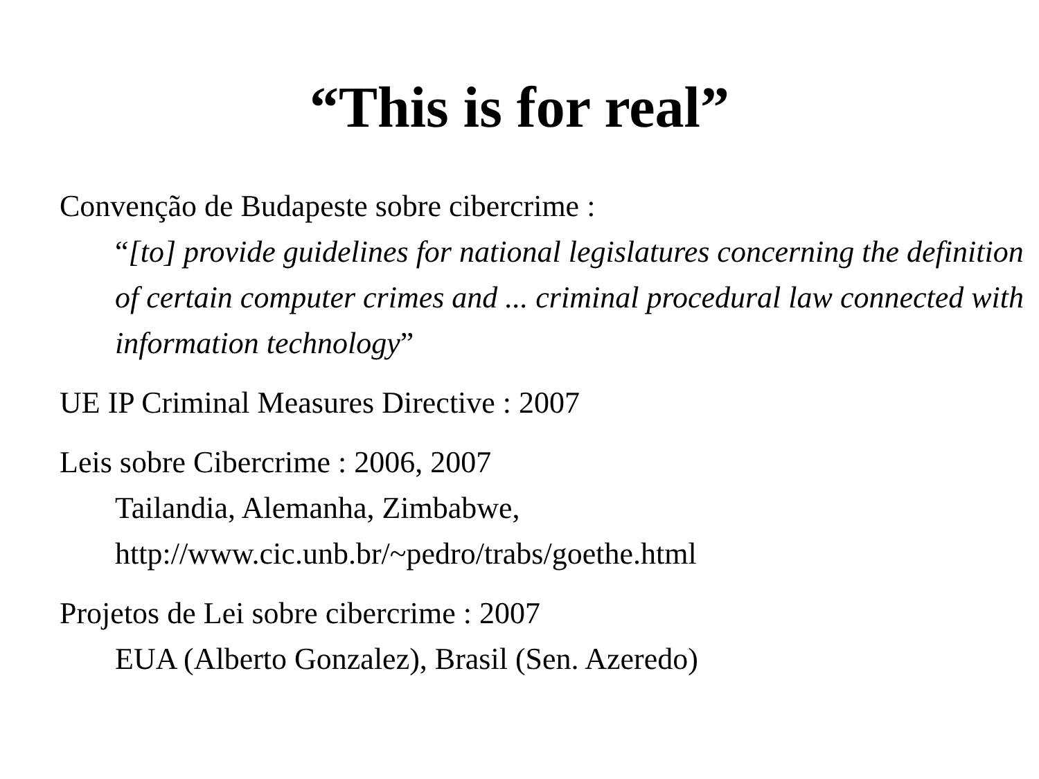“This is for real”
Convenção de Budapeste sobre cibercrime :
“[to] provide guidelines for national legislatures concerning the definition of certain computer crimes and ... criminal procedural law connected with information technology”
UE IP Criminal Measures Directive : 2007
Leis sobre Cibercrime : 2006, 2007
Tailandia, Alemanha, Zimbabwe,
http://www.cic.unb.br/~pedro/trabs/goethe.html
Projetos de Lei sobre cibercrime : 2007
EUA (Alberto Gonzalez), Brasil (Sen. Azeredo)